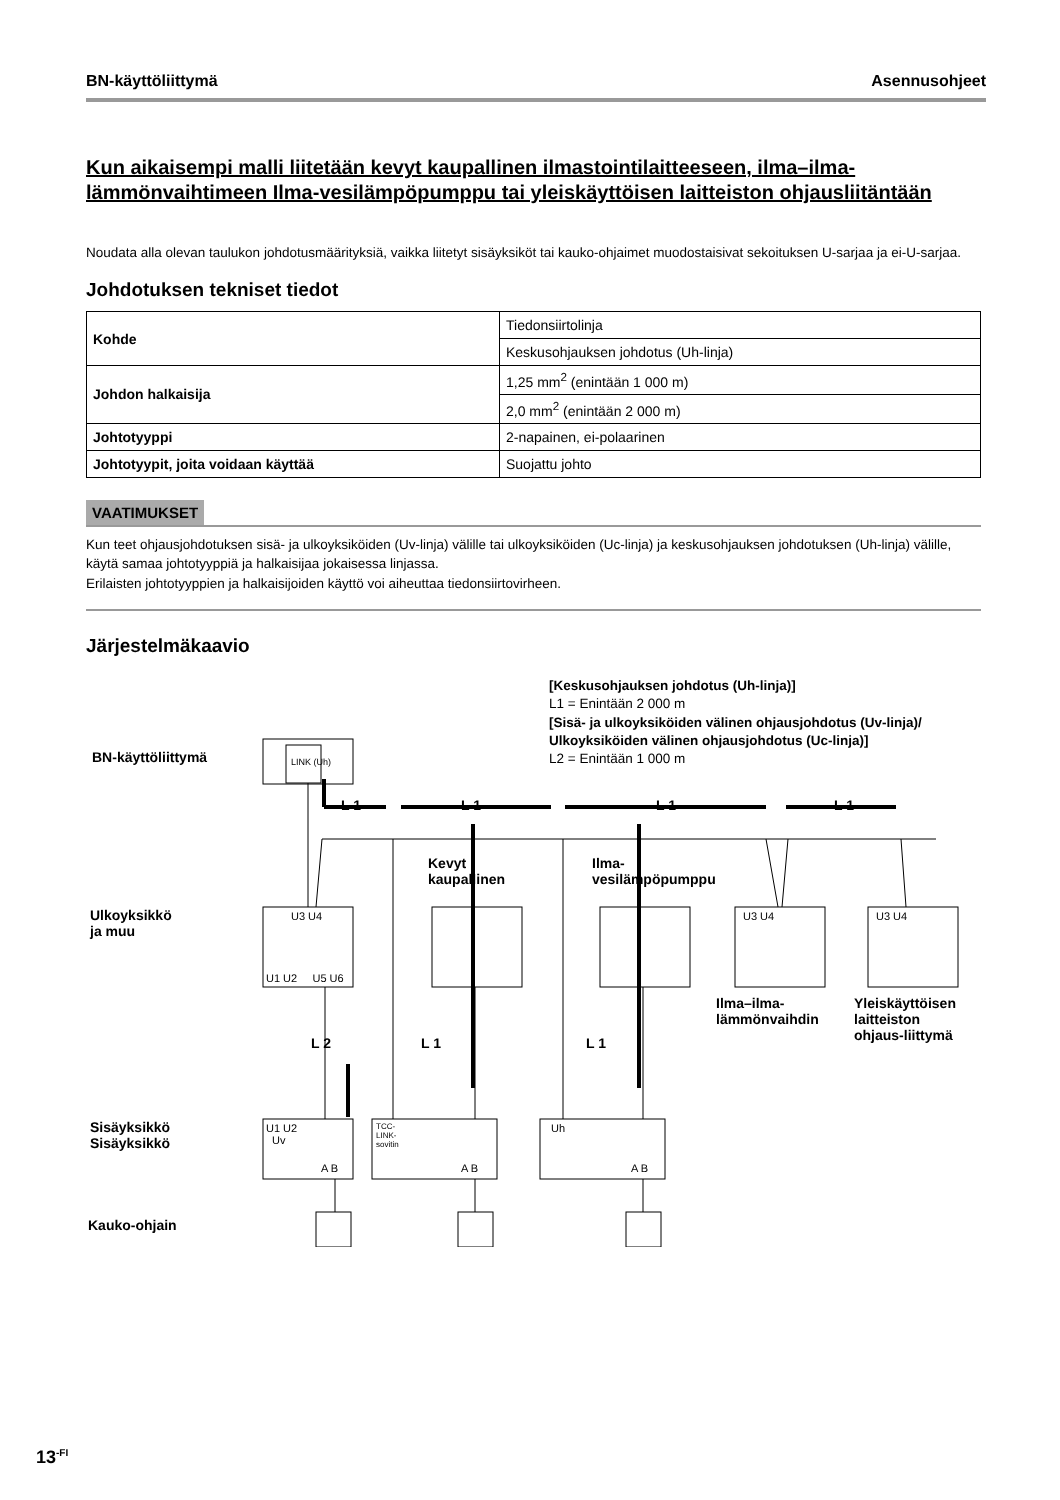BN-käyttöliittymä Asennusohjeet
Kun aikaisempi malli liitetään kevyt kaupallinen ilmastointilaitteeseen, ilma–ilma-lämmönvaihtimeen Ilma-vesilämpöpumppu tai yleiskäyttöisen laitteiston ohjausliitäntään
Noudata alla olevan taulukon johdotusmäärityksiä, vaikka liitetyt sisäyksiköt tai kauko-ohjaimet muodostaisivat sekoituksen U-sarjaa ja ei-U-sarjaa.
Johdotuksen tekniset tiedot
| Kohde | Tiedonsiirtolinja |
| | Keskusohjauksen johdotus (Uh-linja) |
| Johdon halkaisija | 1,25 mm<sup>2</sup> (enintään 1 000 m) |
| | 2,0 mm<sup>2</sup> (enintään 2 000 m) |
| Johtotyyppi | 2-napainen, ei-polaarinen |
| Johtotyypit, joita voidaan käyttää | Suojattu johto |
VAATIMUKSET
Kun teet ohjausjohdotuksen sisä- ja ulkoyksiköiden (Uv-linja) välille tai ulkoyksiköiden (Uc-linja) ja keskusohjauksen johdotuksen (Uh-linja) välille, käytä samaa johtotyyppiä ja halkaisijaa jokaisessa linjassa.
Erilaisten johtotyyppien ja halkaisijoiden käyttö voi aiheuttaa tiedonsiirtovirheen.
Järjestelmäkaavio
BN-käyttöliittymä LINK (Uh)
[Keskusohjauksen johdotus (Uh-linja)]
L1 = Enintään 2 000 m
[Sisä- ja ulkoyksiköiden välinen ohjausjohdotus (Uv-linja)/
Ulkoyksiköiden välinen ohjausjohdotus (Uc-linja)]
L2 = Enintään 1 000 m
L 1 L 1 L 1 L 1
Kevyt
kaupallinen
Ilma-
vesilämpöpumppu
Ulkoyksikkö
ja muu
U3 U4 U3 U4 U3 U4
U1 U2 U5 U6
Ilma–ilma-
lämmönvaihdin
Yleiskäyttöisen
laitteiston
ohjaus-liittymä
L 2 L 1 L 1
Sisäyksikkö
Sisäyksikkö
U1 U2
Uv
TCC-
LINK-
sovitin
Uh
A B A B A B
Kauko-ohjain
13<sup>-FI</sup>